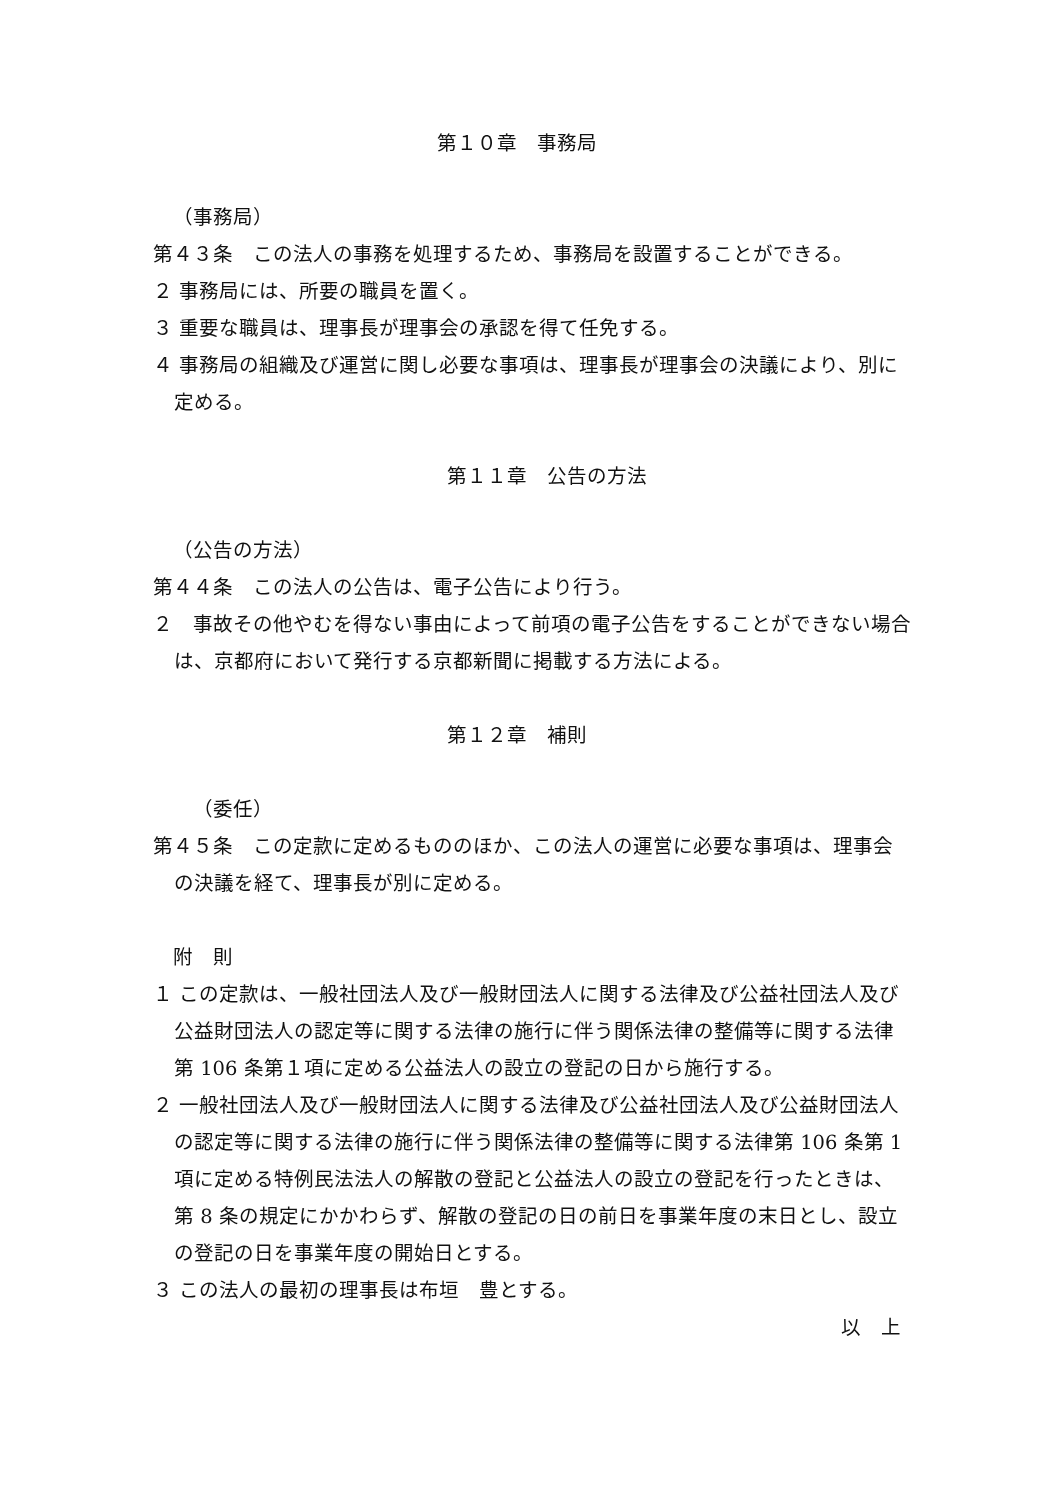第１０章　事務局
（事務局）
第４３条　この法人の事務を処理するため、事務局を設置することができる。
２ 事務局には、所要の職員を置く。
３ 重要な職員は、理事長が理事会の承認を得て任免する。
４ 事務局の組織及び運営に関し必要な事項は、理事長が理事会の決議により、別に定める。
第１１章　公告の方法
（公告の方法）
第４４条　この法人の公告は、電子公告により行う。
２　事故その他やむを得ない事由によって前項の電子公告をすることができない場合は、京都府において発行する京都新聞に掲載する方法による。
第１２章　補則
（委任）
第４５条　この定款に定めるもののほか、この法人の運営に必要な事項は、理事会の決議を経て、理事長が別に定める。
附　則
１ この定款は、一般社団法人及び一般財団法人に関する法律及び公益社団法人及び公益財団法人の認定等に関する法律の施行に伴う関係法律の整備等に関する法律第 106 条第１項に定める公益法人の設立の登記の日から施行する。
２ 一般社団法人及び一般財団法人に関する法律及び公益社団法人及び公益財団法人の認定等に関する法律の施行に伴う関係法律の整備等に関する法律第 106 条第 1 項に定める特例民法法人の解散の登記と公益法人の設立の登記を行ったときは、第 8 条の規定にかかわらず、解散の登記の日の前日を事業年度の末日とし、設立の登記の日を事業年度の開始日とする。
３ この法人の最初の理事長は布垣　豊とする。
以　上